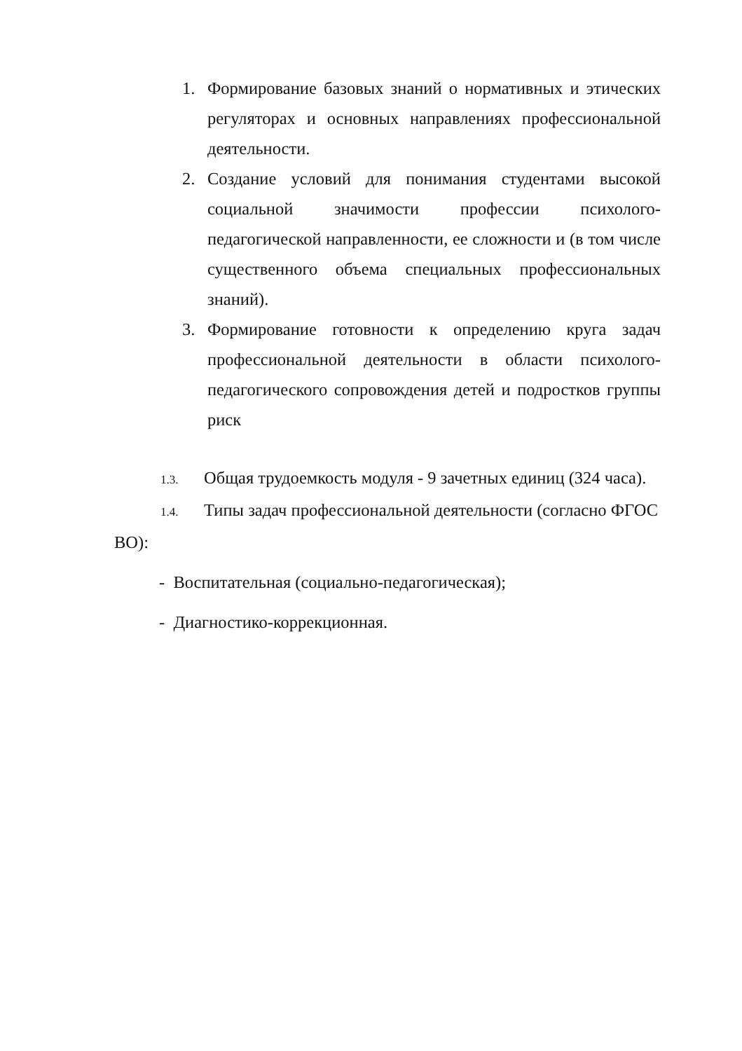1. Формирование базовых знаний о нормативных и этических регуляторах и основных направлениях профессиональной деятельности.
2. Создание условий для понимания студентами высокой социальной значимости профессии психолого-педагогической направленности, ее сложности и (в том числе существенного объема специальных профессиональных знаний).
3. Формирование готовности к определению круга задач профессиональной деятельности в области психолого-педагогического сопровождения детей и подростков группы риск
1.3. Общая трудоемкость модуля - 9 зачетных единиц (324 часа).
1.4. Типы задач профессиональной деятельности (согласно ФГОС ВО):
- Воспитательная (социально-педагогическая);
- Диагностико-коррекционная.